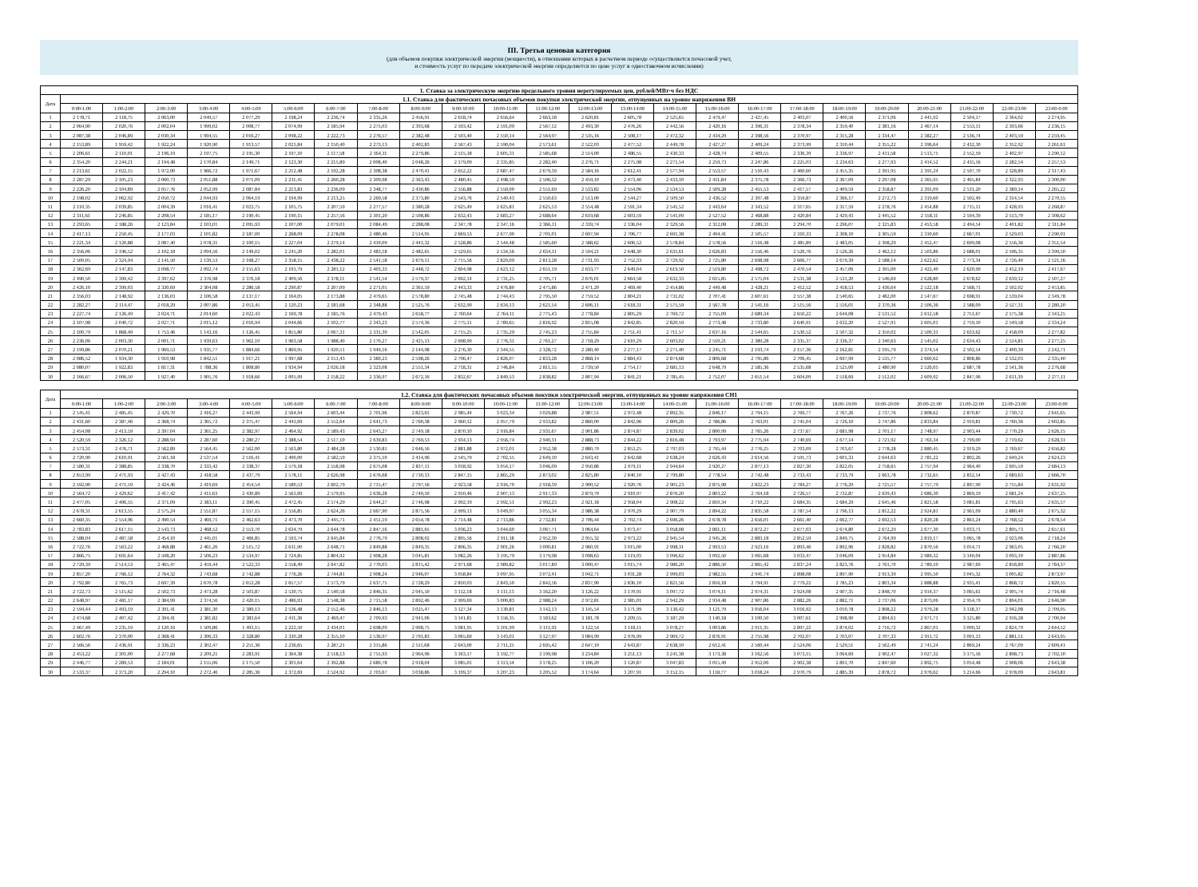III. Третья ценовая категория
(для объемов покупки электрической энергии (мощности), в отношении которых в расчетном периоде осуществляется почасовой учет,
и стоимость услуг по передаче электрической энергии определяется по цене услуг в одноставочном исчислении)
| 1. Ставка за электрическую энергию предельного уровня нерегулируемых цен, рублей/МВт·ч без НДС | | | | | | | | | | | | | | | | | | | | | | | | |
| --- | --- | --- | --- | --- | --- | --- | --- | --- | --- | --- | --- | --- | --- | --- | --- | --- | --- | --- | --- | --- | --- | --- | --- | --- |
| Дата | 1.1. Ставка для фактических почасовых объемов покупки электрической энергии, отпущенных на уровне напряжения ВН | | | | | | | | | | | | | | | | | | | | | | | |
| | 0:00-1:00 | 1:00-2:00 | 2:00-3:00 | 3:00-4:00 | 4:00-5:00 | 5:00-6:00 | 6:00-7:00 | 7:00-8:00 | 8:00-9:00 | 9:00-10:00 | 10:00-11:00 | 11:00-12:00 | 12:00-13:00 | 13:00-14:00 | 14:00-15:00 | 15:00-16:00 | 16:00-17:00 | 17:00-18:00 | 18:00-19:00 | 19:00-20:00 | 20:00-21:00 | 21:00-22:00 | 22:00-23:00 | 23:00-0:00 |
| 1 | 2 178,71 | 2 118,75 | 2 063,00 | 2 049,57 | 2 077,29 | 2 198,24 | 2 236,74 | 2 335,26 | 2 456,91 | 2 618,74 | 2 656,64 | 2 663,18 | 2 620,81 | 2 605,78 | 2 525,65 | 2 479,47 | 2 427,45 | 2 403,07 | 2 400,56 | 2 371,06 | 2 441,92 | 2 504,17 | 2 364,02 | 2 274,95 |
| 2 | 2 064,90 | 2 020,76 | 2 002,04 | 1 999,02 | 2 008,77 | 2 074,99 | 2 185,94 | 2 275,03 | 2 393,68 | 2 593,42 | 2 591,09 | 2 567,12 | 2 493,30 | 2 476,26 | 2 442,56 | 2 420,16 | 2 396,31 | 2 378,34 | 2 359,40 | 2 381,16 | 2 467,14 | 2 553,11 | 2 393,66 | 2 236,15 |
| 3 | 2 087,38 | 2 046,89 | 2 030,34 | 1 994,55 | 2 016,27 | 2 098,22 | 2 222,73 | 2 276,57 | 2 382,48 | 2 503,40 | 2 550,14 | 2 564,97 | 2 535,16 | 2 508,17 | 2 472,32 | 2 434,29 | 2 398,56 | 2 370,97 | 2 315,28 | 2 334,47 | 2 382,27 | 2 536,74 | 2 403,59 | 2 259,45 |
| 4 | 2 153,89 | 1 959,42 | 1 922,24 | 1 920,90 | 1 913,57 | 2 021,84 | 2 150,40 | 2 273,13 | 2 402,83 | 2 567,43 | 2 590,04 | 2 573,61 | 2 522,03 | 2 477,52 | 2 449,78 | 2 427,27 | 2 409,24 | 2 373,99 | 2 310,44 | 2 355,22 | 2 396,64 | 2 432,30 | 2 352,92 | 2 261,61 |
| 5 | 2 206,61 | 2 110,01 | 2 196,19 | 2 197,75 | 2 195,30 | 2 197,10 | 2 117,58 | 2 164,11 | 2 279,86 | 2 515,18 | 2 605,31 | 2 585,68 | 2 514,00 | 2 486,55 | 2 430,33 | 2 428,74 | 2 409,55 | 2 336,39 | 2 336,97 | 2 411,58 | 2 513,75 | 2 552,59 | 2 402,97 | 2 290,12 |
| 6 | 2 354,20 | 2 244,21 | 2 194,48 | 2 170,84 | 2 149,71 | 2 123,30 | 2 215,89 | 2 008,40 | 2 048,26 | 2 179,09 | 2 335,85 | 2 282,40 | 2 276,71 | 2 275,98 | 2 271,54 | 2 259,73 | 2 247,86 | 2 225,03 | 2 234,63 | 2 277,93 | 2 414,52 | 2 435,56 | 2 282,54 | 2 257,53 |
| 7 | 2 213,61 | 2 022,15 | 1 972,00 | 1 966,72 | 1 971,67 | 2 212,48 | 2 192,28 | 2 308,38 | 2 470,41 | 2 652,22 | 2 687,47 | 2 679,39 | 2 584,16 | 2 612,41 | 2 577,94 | 2 553,57 | 2 510,43 | 2 460,60 | 2 455,35 | 2 391,95 | 2 391,24 | 2 597,70 | 2 328,89 | 2 317,43 |
| 8 | 2 287,29 | 2 105,23 | 2 060,73 | 2 051,88 | 2 071,09 | 2 211,41 | 2 260,28 | 2 309,98 | 2 363,43 | 2 480,45 | 2 498,59 | 2 506,32 | 2 459,10 | 2 473,40 | 2 433,10 | 2 411,84 | 2 375,78 | 2 366,73 | 2 367,09 | 2 297,08 | 2 365,95 | 2 465,84 | 2 322,93 | 2 300,00 |
| 9 | 2 226,20 | 2 104,89 | 2 057,76 | 2 052,99 | 2 087,84 | 2 213,83 | 2 236,09 | 2 348,77 | 2 430,86 | 2 556,88 | 2 550,00 | 2 551,69 | 2 533,82 | 2 554,06 | 2 534,53 | 2 509,28 | 2 455,53 | 2 417,57 | 2 409,59 | 2 358,87 | 2 391,09 | 2 531,20 | 2 389,14 | 2 265,22 |
| 10 | 2 198,02 | 2 062,92 | 2 050,72 | 2 044,93 | 2 064,19 | 2 194,99 | 2 213,25 | 2 269,58 | 2 373,80 | 2 543,76 | 2 540,43 | 2 550,63 | 2 513,00 | 2 544,27 | 2 509,50 | 2 436,52 | 2 397,48 | 2 359,87 | 2 366,17 | 2 272,73 | 2 319,60 | 2 502,49 | 2 314,54 | 2 270,55 |
| 11 | 2 110,35 | 2 039,85 | 2 004,39 | 2 016,41 | 2 023,75 | 2 105,75 | 2 207,59 | 2 277,57 | 2 380,28 | 2 625,49 | 2 625,81 | 2 625,53 | 2 554,48 | 2 591,34 | 2 541,52 | 2 443,64 | 2 343,52 | 2 317,65 | 2 317,59 | 2 278,76 | 2 454,88 | 2 715,11 | 2 428,93 | 2 268,87 |
| 12 | 2 311,61 | 2 246,85 | 2 208,54 | 2 185,17 | 2 190,45 | 2 190,15 | 2 257,56 | 2 301,20 | 2 508,86 | 2 632,43 | 2 683,27 | 2 688,64 | 2 619,68 | 2 603,59 | 2 541,09 | 2 527,52 | 2 468,88 | 2 420,84 | 2 429,43 | 2 445,52 | 2 558,11 | 2 594,39 | 2 513,70 | 2 308,62 |
| 13 | 2 293,65 | 2 188,26 | 2 123,84 | 2 103,01 | 2 095,93 | 2 107,00 | 2 079,01 | 2 084,49 | 2 288,08 | 2 347,78 | 2 347,16 | 2 366,11 | 2 339,74 | 2 336,04 | 2 329,56 | 2 312,08 | 2 289,31 | 2 294,70 | 2 296,07 | 2 325,83 | 2 453,58 | 2 494,54 | 2 401,82 | 2 311,84 |
| 14 | 2 417,13 | 2 250,45 | 2 177,03 | 2 101,82 | 2 187,00 | 2 268,09 | 2 278,08 | 2 480,46 | 2 514,95 | 2 669,53 | 2 677,90 | 2 701,01 | 2 697,94 | 2 706,77 | 2 691,38 | 2 494,41 | 2 505,57 | 2 310,33 | 2 308,10 | 2 305,59 | 2 310,60 | 2 667,01 | 2 529,03 | 2 290,91 |
| 15 | 2 221,34 | 2 120,88 | 2 087,40 | 2 078,31 | 2 100,15 | 2 227,04 | 2 279,14 | 2 410,09 | 2 441,32 | 2 528,86 | 2 544,48 | 2 585,60 | 2 588,62 | 2 606,52 | 2 578,84 | 2 578,56 | 2 516,48 | 2 485,89 | 2 483,05 | 2 398,29 | 2 452,47 | 2 699,08 | 2 556,36 | 2 351,54 |
| 16 | 2 356,06 | 2 196,52 | 2 102,18 | 2 094,56 | 2 149,02 | 2 245,20 | 2 282,01 | 2 483,18 | 2 482,65 | 2 529,65 | 2 534,56 | 2 634,11 | 2 594,21 | 2 648,30 | 2 631,61 | 2 626,83 | 2 556,46 | 2 526,76 | 2 526,26 | 2 462,12 | 2 503,86 | 2 688,01 | 2 596,35 | 2 399,50 |
| 17 | 2 500,05 | 2 324,94 | 2 141,50 | 2 139,53 | 2 168,27 | 2 358,15 | 2 438,22 | 2 541,58 | 2 679,11 | 2 715,56 | 2 829,09 | 2 813,28 | 2 731,93 | 2 752,33 | 2 729,92 | 2 725,80 | 2 698,98 | 2 666,77 | 2 679,39 | 2 588,14 | 2 622,62 | 2 773,34 | 2 726,40 | 2 521,16 |
| 18 | 2 362,69 | 2 147,83 | 2 098,77 | 2 092,74 | 2 155,63 | 2 191,79 | 2 281,12 | 2 403,33 | 2 448,72 | 2 604,98 | 2 623,12 | 2 651,19 | 2 633,77 | 2 649,04 | 2 619,50 | 2 519,80 | 2 498,72 | 2 470,54 | 2 457,06 | 2 395,00 | 2 422,40 | 2 620,99 | 2 452,19 | 2 417,67 |
| 19 | 2 490,50 | 2 399,42 | 2 397,62 | 2 376,98 | 2 376,18 | 2 409,56 | 2 378,11 | 2 541,54 | 2 579,37 | 2 692,14 | 2 731,25 | 2 705,71 | 2 676,01 | 2 664,58 | 2 632,33 | 2 615,85 | 2 575,04 | 2 531,38 | 2 531,20 | 2 546,69 | 2 628,80 | 2 678,62 | 2 639,12 | 2 507,27 |
| 20 | 2 426,10 | 2 399,03 | 2 330,69 | 2 304,08 | 2 286,58 | 2 290,87 | 2 207,09 | 2 271,05 | 2 361,59 | 2 443,33 | 2 476,80 | 2 475,86 | 2 471,20 | 2 469,40 | 2 454,86 | 2 449,48 | 2 428,21 | 2 412,52 | 2 418,53 | 2 436,64 | 2 522,18 | 2 568,71 | 2 502,02 | 2 453,85 |
| 21 | 2 356,03 | 2 148,92 | 2 136,03 | 2 106,58 | 2 137,17 | 2 164,05 | 2 173,88 | 2 479,65 | 2 578,80 | 2 745,48 | 2 744,43 | 2 795,50 | 2 759,52 | 2 804,21 | 2 731,02 | 2 707,41 | 2 607,61 | 2 557,38 | 2 540,65 | 2 482,00 | 2 547,67 | 2 698,91 | 2 539,04 | 2 349,78 |
| 22 | 2 282,27 | 2 114,47 | 2 018,29 | 2 007,86 | 2 053,45 | 2 120,23 | 2 181,68 | 2 348,88 | 2 525,76 | 2 632,99 | 2 634,13 | 2 621,54 | 2 606,11 | 2 618,31 | 2 575,59 | 2 567,78 | 2 541,16 | 2 515,56 | 2 516,01 | 2 370,36 | 2 506,36 | 2 588,09 | 2 527,31 | 2 280,20 |
| 23 | 2 227,74 | 2 126,49 | 2 024,71 | 2 014,60 | 2 022,43 | 2 169,78 | 2 185,76 | 2 479,43 | 2 658,77 | 2 760,64 | 2 764,11 | 2 775,43 | 2 778,84 | 2 805,29 | 2 769,72 | 2 755,09 | 2 689,34 | 2 650,22 | 2 644,08 | 2 531,52 | 2 612,58 | 2 751,67 | 2 575,38 | 2 343,25 |
| 24 | 2 107,98 | 2 040,72 | 2 027,71 | 2 015,12 | 2 016,94 | 2 044,66 | 2 102,77 | 2 343,23 | 2 574,36 | 2 775,11 | 2 789,65 | 2 816,92 | 2 815,08 | 2 842,85 | 2 820,59 | 2 773,48 | 2 733,80 | 2 640,91 | 2 632,20 | 2 527,91 | 2 605,01 | 2 759,10 | 2 549,58 | 2 334,24 |
| 25 | 2 100,79 | 1 868,49 | 1 753,46 | 1 143,16 | 1 126,45 | 1 855,80 | 2 067,31 | 2 331,39 | 2 542,05 | 2 715,25 | 2 735,29 | 2 745,23 | 2 755,84 | 2 751,41 | 2 711,57 | 2 637,16 | 2 544,65 | 2 530,52 | 2 507,32 | 2 350,02 | 2 500,31 | 2 633,62 | 2 458,09 | 2 277,82 |
| 26 | 2 236,06 | 2 003,30 | 2 001,71 | 1 939,63 | 1 962,10 | 1 963,58 | 1 988,40 | 2 170,27 | 2 425,13 | 2 698,99 | 2 776,31 | 2 761,27 | 2 718,29 | 2 610,29 | 2 603,02 | 2 510,21 | 2 389,28 | 2 335,37 | 2 336,37 | 2 340,63 | 2 545,02 | 2 634,43 | 2 514,81 | 2 277,25 |
| 27 | 2 199,86 | 2 070,21 | 1 969,53 | 1 935,77 | 1 884,66 | 1 869,95 | 1 920,51 | 1 949,16 | 2 144,98 | 2 276,30 | 2 344,55 | 2 328,72 | 2 280,40 | 2 277,17 | 2 271,40 | 2 245,71 | 2 193,74 | 2 157,36 | 2 162,81 | 2 195,79 | 2 374,54 | 2 502,54 | 2 400,39 | 2 242,71 |
| 28 | 2 086,52 | 1 934,30 | 1 910,98 | 1 842,51 | 1 917,21 | 1 997,68 | 2 151,43 | 2 389,23 | 2 598,26 | 2 796,47 | 2 826,07 | 2 833,28 | 2 868,14 | 2 884,43 | 2 874,68 | 2 806,68 | 2 795,86 | 2 706,45 | 2 697,99 | 2 535,77 | 2 660,62 | 2 808,86 | 2 532,03 | 2 335,40 |
| 29 | 2 080,07 | 1 922,83 | 1 817,31 | 1 788,36 | 1 808,80 | 1 934,94 | 2 026,18 | 2 323,08 | 2 551,34 | 2 718,31 | 2 746,84 | 2 811,55 | 2 739,50 | 2 754,17 | 2 681,13 | 2 648,79 | 2 585,36 | 2 535,68 | 2 525,00 | 2 480,90 | 2 526,05 | 2 687,78 | 2 541,36 | 2 276,68 |
| 30 | 2 166,67 | 2 006,50 | 1 927,40 | 1 905,76 | 1 918,66 | 2 005,99 | 2 158,22 | 2 336,97 | 2 672,16 | 2 832,67 | 2 840,53 | 2 838,82 | 2 807,94 | 2 841,21 | 2 785,45 | 2 752,07 | 2 651,54 | 2 604,09 | 2 518,69 | 2 512,02 | 2 609,92 | 2 847,96 | 2 611,39 | 2 277,11 |
| Дата | 1.2. Ставка для фактических почасовых объемов покупки электрической энергии, отпущенных на уровне напряжения СН1 | | | | | | | | | | | | | | | | | | | | | | | |
| --- | --- | --- | --- | --- | --- | --- | --- | --- | --- | --- | --- | --- | --- | --- | --- | --- | --- | --- | --- | --- | --- | --- | --- | --- |
| | 0:00-1:00 | 1:00-2:00 | 2:00-3:00 | 3:00-4:00 | 4:00-5:00 | 5:00-6:00 | 6:00-7:00 | 7:00-8:00 | 8:00-9:00 | 9:00-10:00 | 10:00-11:00 | 11:00-12:00 | 12:00-13:00 | 13:00-14:00 | 14:00-15:00 | 15:00-16:00 | 16:00-17:00 | 17:00-18:00 | 18:00-19:00 | 19:00-20:00 | 20:00-21:00 | 21:00-22:00 | 22:00-23:00 | 23:00-0:00 |
| 1 | 2 545,41 | 2 485,45 | 2 429,70 | 2 416,27 | 2 443,99 | 2 564,94 | 2 603,44 | 2 701,96 | 2 823,61 | 2 985,44 | 3 023,34 | 3 029,88 | 2 987,51 | 2 972,48 | 2 892,35 | 2 846,17 | 2 794,15 | 2 769,77 | 2 767,26 | 2 737,76 | 2 808,62 | 2 870,87 | 2 730,72 | 2 641,65 |
| 2 | 2 431,60 | 2 387,46 | 2 368,74 | 2 365,72 | 2 375,47 | 2 441,69 | 2 552,64 | 2 641,73 | 2 760,38 | 2 960,12 | 2 957,79 | 2 933,82 | 2 860,00 | 2 842,96 | 2 809,26 | 2 786,86 | 2 763,01 | 2 745,04 | 2 726,10 | 2 747,86 | 2 833,84 | 2 919,81 | 2 760,36 | 2 602,85 |
| 3 | 2 454,08 | 2 413,59 | 2 397,04 | 2 361,25 | 2 382,97 | 2 464,92 | 2 589,43 | 2 643,27 | 2 749,18 | 2 870,10 | 2 916,84 | 2 931,67 | 2 901,86 | 2 874,87 | 2 839,02 | 2 800,99 | 2 765,26 | 2 737,67 | 2 681,98 | 2 701,17 | 2 748,97 | 2 903,44 | 2 770,29 | 2 626,15 |
| 4 | 2 520,59 | 2 326,12 | 2 288,94 | 2 287,60 | 2 280,27 | 2 388,54 | 2 517,10 | 2 639,83 | 2 769,53 | 2 934,13 | 2 956,74 | 2 940,31 | 2 888,73 | 2 844,22 | 2 816,48 | 2 793,97 | 2 775,94 | 2 740,69 | 2 677,14 | 2 721,92 | 2 763,34 | 2 799,00 | 2 719,62 | 2 628,31 |
| 5 | 2 573,31 | 2 476,71 | 2 562,89 | 2 564,45 | 2 562,00 | 2 563,80 | 2 484,28 | 2 530,81 | 2 646,56 | 2 881,88 | 2 972,01 | 2 952,38 | 2 880,70 | 2 853,25 | 2 797,03 | 2 795,44 | 2 776,25 | 2 703,09 | 2 703,67 | 2 778,28 | 2 880,45 | 2 919,29 | 2 769,67 | 2 656,82 |
| 6 | 2 720,90 | 2 610,91 | 2 561,18 | 2 537,54 | 2 516,41 | 2 490,00 | 2 582,59 | 2 375,10 | 2 414,96 | 2 545,79 | 2 702,55 | 2 649,10 | 2 643,41 | 2 642,68 | 2 638,24 | 2 626,43 | 2 614,56 | 2 591,73 | 2 601,33 | 2 644,63 | 2 781,22 | 2 802,26 | 2 649,24 | 2 624,23 |
| 7 | 2 580,31 | 2 388,85 | 2 338,70 | 2 333,42 | 2 338,37 | 2 579,18 | 2 558,98 | 2 675,08 | 2 837,11 | 3 018,92 | 3 054,17 | 3 046,09 | 2 950,86 | 2 979,11 | 2 944,64 | 2 920,27 | 2 877,13 | 2 827,30 | 2 822,05 | 2 758,65 | 2 757,94 | 2 964,40 | 2 695,59 | 2 684,13 |
| 8 | 2 653,99 | 2 471,93 | 2 427,43 | 2 418,58 | 2 437,79 | 2 578,11 | 2 626,98 | 2 676,68 | 2 730,13 | 2 847,15 | 2 865,29 | 2 873,02 | 2 825,80 | 2 840,10 | 2 799,80 | 2 778,54 | 2 742,48 | 2 733,43 | 2 733,79 | 2 663,78 | 2 732,65 | 2 832,54 | 2 689,63 | 2 666,70 |
| 9 | 2 592,90 | 2 471,59 | 2 424,46 | 2 419,69 | 2 454,54 | 2 580,53 | 2 602,79 | 2 715,47 | 2 797,56 | 2 923,58 | 2 916,70 | 2 918,39 | 2 900,52 | 2 920,76 | 2 901,23 | 2 875,98 | 2 822,23 | 2 784,27 | 2 776,29 | 2 725,57 | 2 757,79 | 2 897,90 | 2 755,84 | 2 631,92 |
| 10 | 2 564,72 | 2 429,62 | 2 417,42 | 2 411,63 | 2 430,89 | 2 561,69 | 2 579,95 | 2 636,28 | 2 740,50 | 2 910,46 | 2 907,13 | 2 917,33 | 2 879,70 | 2 910,97 | 2 876,20 | 2 803,22 | 2 764,18 | 2 726,57 | 2 732,87 | 2 639,43 | 2 686,30 | 2 869,19 | 2 681,24 | 2 637,25 |
| 11 | 2 477,05 | 2 406,55 | 2 371,09 | 2 383,11 | 2 390,45 | 2 472,45 | 2 574,29 | 2 644,27 | 2 746,98 | 2 992,19 | 2 992,51 | 2 992,23 | 2 921,18 | 2 958,04 | 2 908,22 | 2 810,34 | 2 710,22 | 2 684,35 | 2 684,29 | 2 645,46 | 2 821,58 | 3 081,81 | 2 795,63 | 2 635,57 |
| 12 | 2 678,31 | 2 613,55 | 2 575,24 | 2 551,87 | 2 557,15 | 2 556,85 | 2 624,26 | 2 667,90 | 2 875,56 | 2 999,13 | 3 049,97 | 3 055,34 | 2 986,38 | 2 970,29 | 2 907,79 | 2 894,22 | 2 835,58 | 2 787,54 | 2 796,13 | 2 812,22 | 2 924,81 | 2 961,09 | 2 880,40 | 2 675,32 |
| 13 | 2 660,35 | 2 554,96 | 2 490,54 | 2 469,71 | 2 462,63 | 2 473,70 | 2 445,71 | 2 451,19 | 2 654,78 | 2 714,48 | 2 713,86 | 2 732,81 | 2 706,44 | 2 702,74 | 2 696,26 | 2 678,78 | 2 656,01 | 2 661,40 | 2 662,77 | 2 692,53 | 2 820,28 | 2 861,24 | 2 768,52 | 2 678,54 |
| 14 | 2 783,83 | 2 617,15 | 2 543,73 | 2 468,52 | 2 553,70 | 2 634,79 | 2 644,78 | 2 847,16 | 2 881,65 | 3 036,23 | 3 044,60 | 3 067,71 | 3 064,64 | 3 073,47 | 3 058,08 | 2 861,11 | 2 872,27 | 2 677,03 | 2 674,80 | 2 672,29 | 2 677,30 | 3 033,71 | 2 895,73 | 2 657,61 |
| 15 | 2 588,04 | 2 487,58 | 2 454,10 | 2 445,01 | 2 466,85 | 2 593,74 | 2 645,84 | 2 776,79 | 2 808,02 | 2 895,56 | 2 911,18 | 2 952,30 | 2 955,32 | 2 973,22 | 2 945,54 | 2 945,26 | 2 883,18 | 2 852,59 | 2 849,75 | 2 764,99 | 2 819,17 | 3 065,78 | 2 923,06 | 2 718,24 |
| 16 | 2 722,76 | 2 563,22 | 2 468,88 | 2 461,26 | 2 515,72 | 2 611,90 | 2 648,71 | 2 849,88 | 2 849,35 | 2 896,35 | 2 901,26 | 3 000,81 | 2 960,91 | 3 015,00 | 2 998,31 | 2 993,53 | 2 923,16 | 2 893,46 | 2 892,96 | 2 828,82 | 2 870,56 | 3 054,71 | 2 963,05 | 2 766,20 |
| 17 | 2 866,75 | 2 691,64 | 2 508,20 | 2 506,23 | 2 534,97 | 2 724,85 | 2 804,92 | 2 908,28 | 3 045,81 | 3 082,26 | 3 195,79 | 3 179,98 | 3 098,63 | 3 119,03 | 3 096,62 | 3 092,50 | 3 065,68 | 3 033,47 | 3 046,09 | 2 954,84 | 2 989,32 | 3 140,04 | 3 093,10 | 2 887,86 |
| 18 | 2 729,39 | 2 514,53 | 2 465,47 | 2 459,44 | 2 522,33 | 2 558,49 | 2 647,82 | 2 770,03 | 2 815,42 | 2 971,68 | 2 989,82 | 3 017,89 | 3 000,47 | 3 015,74 | 2 986,20 | 2 886,50 | 2 865,42 | 2 837,24 | 2 823,76 | 2 761,70 | 2 789,10 | 2 987,69 | 2 818,89 | 2 784,37 |
| 19 | 2 857,20 | 2 766,12 | 2 764,32 | 2 743,68 | 2 742,88 | 2 776,26 | 2 744,81 | 2 908,24 | 2 946,07 | 3 058,84 | 3 097,95 | 3 072,41 | 3 042,71 | 3 031,28 | 2 999,03 | 2 982,55 | 2 941,74 | 2 898,08 | 2 897,90 | 2 913,39 | 2 995,50 | 3 045,32 | 3 005,82 | 2 873,97 |
| 20 | 2 792,80 | 2 765,73 | 2 697,39 | 2 670,78 | 2 653,28 | 2 657,57 | 2 573,79 | 2 637,75 | 2 728,29 | 2 810,03 | 2 843,50 | 2 842,56 | 2 837,90 | 2 836,10 | 2 821,56 | 2 816,18 | 2 794,91 | 2 779,22 | 2 785,23 | 2 803,34 | 2 888,88 | 2 935,41 | 2 868,72 | 2 820,55 |
| 21 | 2 722,73 | 2 515,62 | 2 502,73 | 2 473,28 | 2 503,87 | 2 530,75 | 2 540,58 | 2 846,35 | 2 945,50 | 3 112,18 | 3 111,13 | 3 162,20 | 3 126,22 | 3 170,91 | 3 097,72 | 3 074,11 | 2 974,31 | 2 924,08 | 2 907,35 | 2 848,70 | 2 914,37 | 3 065,61 | 2 905,74 | 2 716,48 |
| 22 | 2 648,97 | 2 481,17 | 2 384,99 | 2 374,56 | 2 420,15 | 2 486,93 | 2 548,38 | 2 715,58 | 2 892,46 | 2 999,69 | 3 000,83 | 2 988,24 | 2 972,81 | 2 985,01 | 2 942,29 | 2 934,48 | 2 907,86 | 2 882,26 | 2 882,71 | 2 737,06 | 2 873,06 | 2 954,79 | 2 894,01 | 2 646,90 |
| 23 | 2 594,44 | 2 493,19 | 2 391,41 | 2 381,30 | 2 389,13 | 2 536,48 | 2 552,46 | 2 846,13 | 3 025,47 | 3 127,34 | 3 130,81 | 3 142,13 | 3 145,54 | 3 171,99 | 3 136,42 | 3 121,79 | 3 056,04 | 3 016,92 | 3 010,78 | 2 898,22 | 2 979,28 | 3 118,37 | 2 942,08 | 2 709,95 |
| 24 | 2 474,68 | 2 407,42 | 2 394,41 | 2 381,82 | 2 383,64 | 2 411,36 | 2 469,47 | 2 709,93 | 2 941,06 | 3 141,81 | 3 156,35 | 3 183,62 | 3 181,78 | 3 209,55 | 3 187,29 | 3 140,18 | 3 100,50 | 3 007,61 | 2 998,90 | 2 894,61 | 2 971,71 | 3 125,80 | 2 916,28 | 2 700,94 |
| 25 | 2 467,49 | 2 235,19 | 2 120,16 | 1 509,86 | 1 493,15 | 2 222,50 | 2 434,01 | 2 698,09 | 2 908,75 | 3 081,95 | 3 101,99 | 3 111,93 | 3 122,54 | 3 118,11 | 3 078,27 | 3 003,86 | 2 911,35 | 2 897,22 | 2 874,02 | 2 716,72 | 2 867,01 | 3 000,32 | 2 824,79 | 2 644,52 |
| 26 | 2 602,76 | 2 370,00 | 2 368,41 | 2 306,33 | 2 328,80 | 2 330,28 | 2 355,10 | 2 536,97 | 2 791,83 | 3 065,69 | 3 143,01 | 3 127,97 | 3 084,99 | 2 976,99 | 2 969,72 | 2 876,91 | 2 755,98 | 2 702,07 | 2 703,07 | 2 707,33 | 2 911,72 | 3 001,13 | 2 881,51 | 2 643,95 |
| 27 | 2 566,56 | 2 436,91 | 2 336,23 | 2 302,47 | 2 251,36 | 2 236,65 | 2 287,21 | 2 315,86 | 2 511,68 | 2 643,00 | 2 711,25 | 2 695,42 | 2 647,10 | 2 643,87 | 2 638,10 | 2 612,41 | 2 560,44 | 2 524,06 | 2 529,51 | 2 562,49 | 2 741,24 | 2 869,24 | 2 767,09 | 2 609,41 |
| 28 | 2 453,22 | 2 301,00 | 2 277,68 | 2 209,21 | 2 283,91 | 2 364,38 | 2 518,13 | 2 755,93 | 2 964,96 | 3 163,17 | 3 192,77 | 3 199,98 | 3 234,84 | 3 251,13 | 3 241,38 | 3 173,38 | 3 162,56 | 3 073,15 | 3 064,69 | 2 902,47 | 3 027,32 | 3 175,56 | 2 898,73 | 2 702,10 |
| 29 | 2 446,77 | 2 289,53 | 2 184,01 | 2 155,06 | 2 175,50 | 2 301,64 | 2 392,88 | 2 689,78 | 2 918,04 | 3 085,01 | 3 113,54 | 3 178,25 | 3 106,20 | 3 120,87 | 3 047,83 | 3 015,49 | 2 952,06 | 2 902,38 | 2 891,70 | 2 847,60 | 2 892,75 | 3 054,48 | 2 908,06 | 2 643,38 |
| 30 | 2 533,37 | 2 373,20 | 2 294,10 | 2 272,46 | 2 285,36 | 2 372,69 | 2 524,92 | 2 703,67 | 3 038,86 | 3 199,37 | 3 207,23 | 3 205,52 | 3 174,64 | 3 207,91 | 3 152,15 | 3 118,77 | 3 018,24 | 2 970,79 | 2 885,39 | 2 878,72 | 2 976,62 | 3 214,66 | 2 978,09 | 2 643,81 |